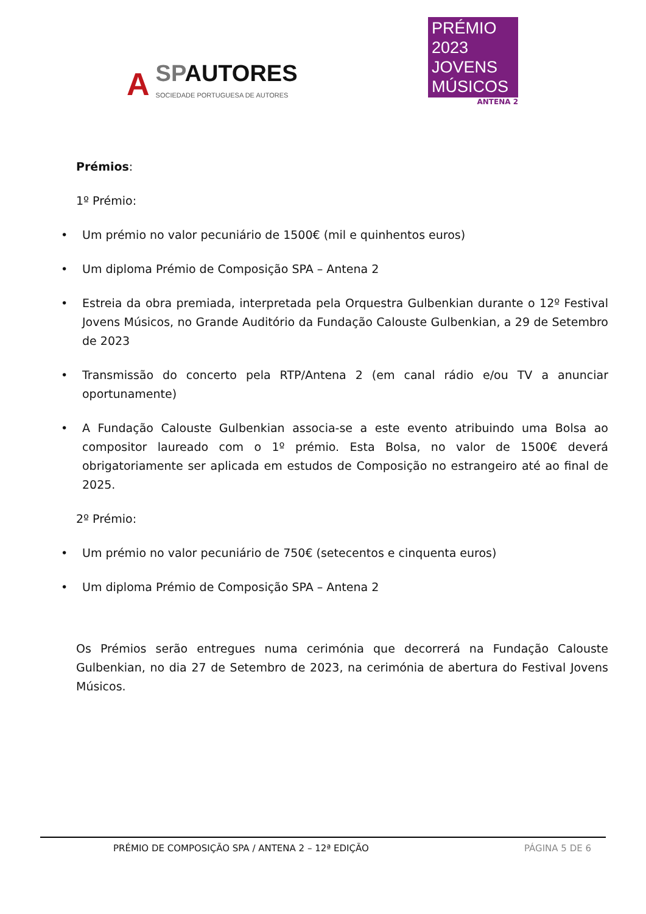A SPAUTORES
SOCIEDADE PORTUGUESA DE AUTORES
PRÉMIO
2023 JOVENS
MÚSICOS
ANTENA 2
Prémios:
1º Prémio:
• Um prémio no valor pecuniário de 1500€ (mil e quinhentos euros)
• Um diploma Prémio de Composição SPA – Antena 2
• Estreia da obra premiada, interpretada pela Orquestra Gulbenkian durante o 12º Festival Jovens Músicos, no Grande Auditório da Fundação Calouste Gulbenkian, a 29 de Setembro de 2023
• Transmissão do concerto pela RTP/Antena 2 (em canal rádio e/ou TV a anunciar oportunamente)
• A Fundação Calouste Gulbenkian associa-se a este evento atribuindo uma Bolsa ao compositor laureado com o 1º prémio. Esta Bolsa, no valor de 1500€ deverá obrigatoriamente ser aplicada em estudos de Composição no estrangeiro até ao final de 2025.
2º Prémio:
• Um prémio no valor pecuniário de 750€ (setecentos e cinquenta euros)
• Um diploma Prémio de Composição SPA – Antena 2
Os Prémios serão entregues numa cerimónia que decorrerá na Fundação Calouste Gulbenkian, no dia 27 de Setembro de 2023, na cerimónia de abertura do Festival Jovens Músicos.
PRÉMIO DE COMPOSIÇÃO SPA / ANTENA 2 – 12ª EDIÇÃO PÁGINA 5 DE 6